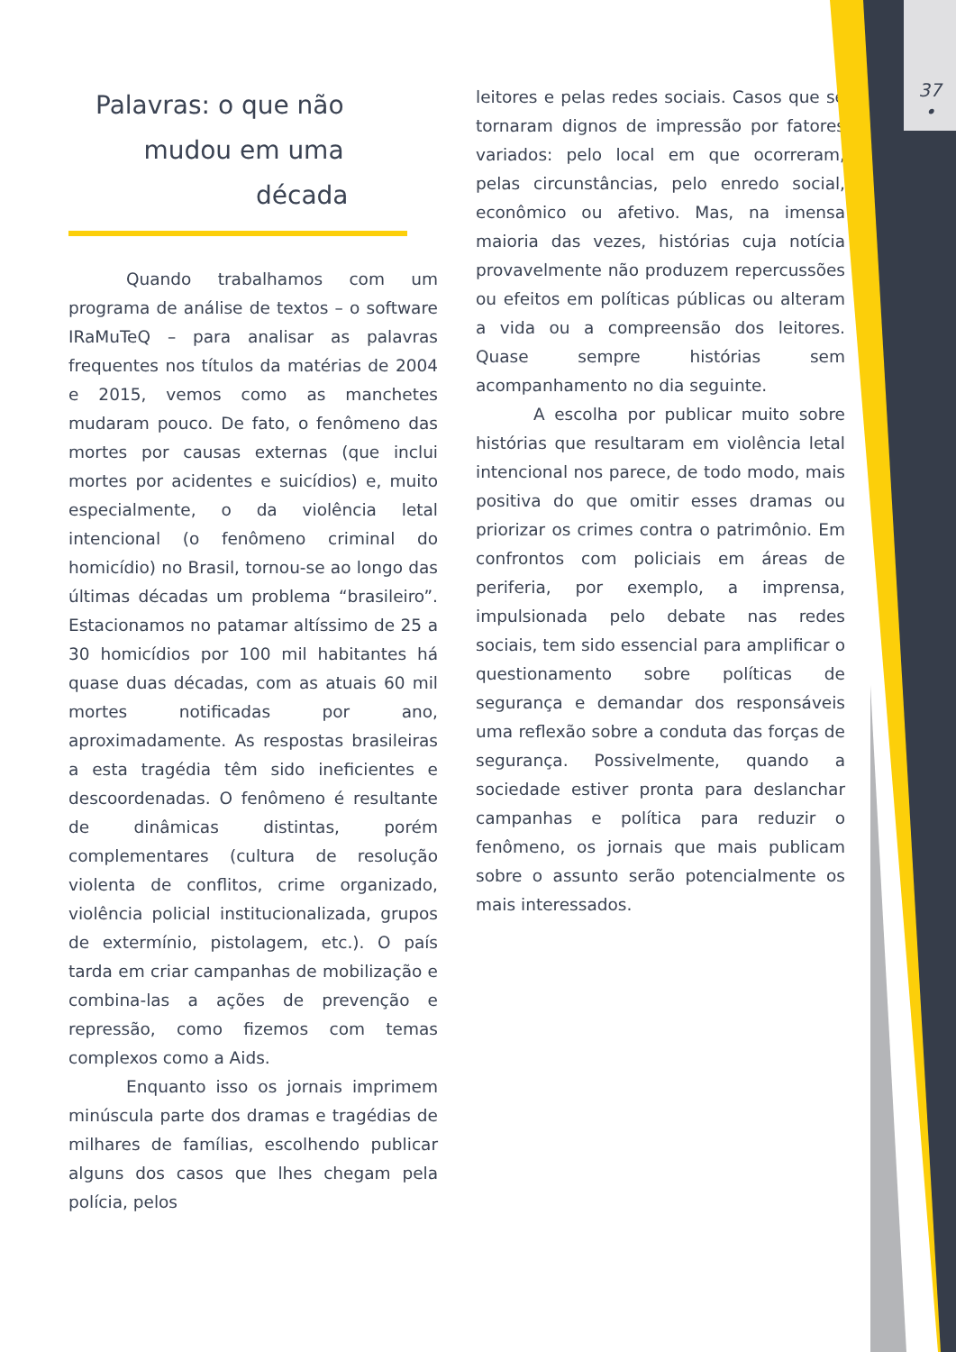37
•
Palavras: o que não
mudou em uma
década
Quando trabalhamos com um programa de análise de textos – o software IRaMuTeQ – para analisar as palavras frequentes nos títulos da matérias de 2004 e 2015, vemos como as manchetes mudaram pouco. De fato, o fenômeno das mortes por causas externas (que inclui mortes por acidentes e suicídios) e, muito especialmente, o da violência letal intencional (o fenômeno criminal do homicídio) no Brasil, tornou-se ao longo das últimas décadas um problema “brasileiro”. Estacionamos no patamar altíssimo de 25 a 30 homicídios por 100 mil habitantes há quase duas décadas, com as atuais 60 mil mortes notificadas por ano, aproximadamente. As respostas brasileiras a esta tragédia têm sido ineficientes e descoordenadas. O fenômeno é resultante de dinâmicas distintas, porém complementares (cultura de resolução violenta de conflitos, crime organizado, violência policial institucionalizada, grupos de extermínio, pistolagem, etc.). O país tarda em criar campanhas de mobilização e combina-las a ações de prevenção e repressão, como fizemos com temas complexos como a Aids.
Enquanto isso os jornais imprimem minúscula parte dos dramas e tragédias de milhares de famílias, escolhendo publicar alguns dos casos que lhes chegam pela polícia, pelos
leitores e pelas redes sociais. Casos que se tornaram dignos de impressão por fatores variados: pelo local em que ocorreram, pelas circunstâncias, pelo enredo social, econômico ou afetivo. Mas, na imensa maioria das vezes, histórias cuja notícia provavelmente não produzem repercussões ou efeitos em políticas públicas ou alteram a vida ou a compreensão dos leitores. Quase sempre histórias sem acompanhamento no dia seguinte.
A escolha por publicar muito sobre histórias que resultaram em violência letal intencional nos parece, de todo modo, mais positiva do que omitir esses dramas ou priorizar os crimes contra o patrimônio. Em confrontos com policiais em áreas de periferia, por exemplo, a imprensa, impulsionada pelo debate nas redes sociais, tem sido essencial para amplificar o questionamento sobre políticas de segurança e demandar dos responsáveis uma reflexão sobre a conduta das forças de segurança. Possivelmente, quando a sociedade estiver pronta para deslanchar campanhas e política para reduzir o fenômeno, os jornais que mais publicam sobre o assunto serão potencialmente os mais interessados.